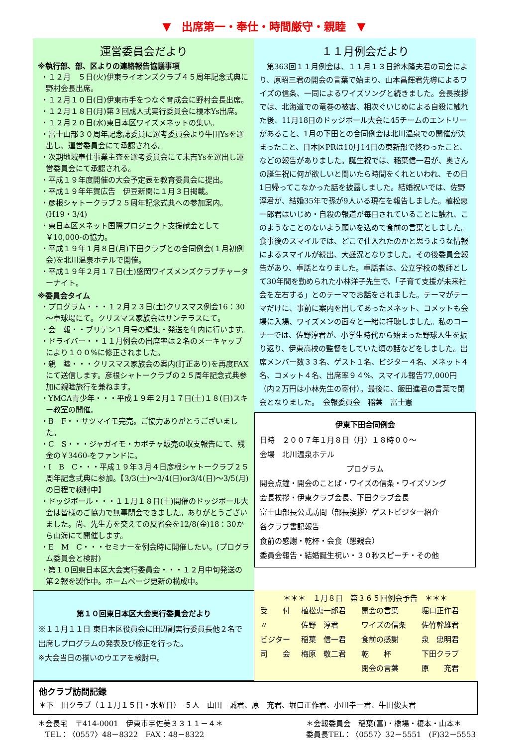▼　出席第一・奉仕・時間厳守・親睦　▼
運営委員会だより
※執行部、部、区よりの連絡報告協議事項
・１２月　５日(火)伊東ライオンズクラブ４５周年記念式典に野村会長出席。
・１２月１０日(日)伊東市手をつなぐ育成会に野村会長出席。
・１２月１８日(月)第３回成人式実行委員会に榎本Ys出席。
・１２月２０日(水)東日本区ワイズメネットの集い。
・富士山部３０周年記念誌委員に選考委員会より牛田Ysを選出し、運営委員会にて承認される。
・次期地域奉仕事業主査を選考委員会にて末吉Ysを選出し運営委員会にて承認される。
・平成１９年度開催の大会予定表を教育委員会に提出。
・平成１９年年賀広告　伊豆新聞に１月３日掲載。
・彦根シャトークラブ２５周年記念式典への参加案内。(H19・3/4)
・東日本区メネット国際プロジェクト支援献金として￥10,000-の協力。
・平成１９年１月８日(月)下田クラブとの合同例会(１月初例会)を北川温泉ホテルで開催。
・平成１９年２月１７日(土)盛岡ワイズメンズクラブチャーターナイト。
※委員会タイム
・プログラム・・・１２月２３日(土)クリスマス例会16：30～卓球場にて。クリスマス家族会はサンテラスにて。
・会　報・・ブリテン１月号の編集・発送を年内に行います。
・ドライバー・・１１月例会の出席率は２名のメーキャップにより１００%に修正されました。
・親　睦・・・クリスマス家族会の案内(訂正あり)を再度FAXにて送信します。彦根シャトークラブの２５周年記念式典参加に親睦旅行を兼ねます。
・YMCA青少年・・・平成１９年２月１７日(土)１８(日)スキー教室の開催。
・B　F・・サツマイモ完売。ご協力ありがとうございました。
・C　S・・・ジャガイモ・カボチャ販売の収支報告にて、残金の￥3460-をファンドに。
・I　B　C・・・平成１９年３月４日彦根シャトークラブ２５周年記念式典に参加。【3/3(土)～3/4(日)or3/4(日)～3/5(月)の日程で検討中】
・ドッジボール・・・１１月１８日(土)開催のドッジボール大会は皆様のご協力で無事閉会できました。ありがとうございました。尚、先生方を交えての反省会を12/8(金)18：30から山海にて開催します。
・E　M　C・・・セミナーを例会時に開催したい。(プログラム委員会と検討)
・第１０回東日本区大会実行委員会・・・１２月中旬発送の第２報を製作中。ホームページ更新の構成中。
１１月例会だより
　第363回１１月例会は、１１月１３日鈴木隆夫君の司会により、原昭三君の開会の言葉で始まり、山本昌輝君先導によるワイズの信条、一同によるワイズソングと続きました。会長挨拶では、北海道での竜巻の被害、相次ぐいじめによる自殺に触れた後、11月18日のドッジボール大会に45チームのエントリーがあること、1月の下田との合同例会は北川温泉での開催が決まったこと、日本区PRは10月14日の東新部で終わったこと、などの報告がありました。誕生祝では、稲葉信一君が、奥さんの誕生祝に何が欲しいと聞いたら時間をくれといわれ、その日1日帰ってこなかった話を披露しました。結婚祝いでは、佐野淳君が、結婚35年で孫が9人いる現在を報告しました。植松恵一郎君はいじめ・自殺の報道が毎日されていることに触れ、このようなことのないよう願いを込めて食前の言葉としました。食事後のスマイルでは、どこで仕入れたのかと思うような情報によるスマイルが続出、大盛況となりました。その後委員会報告があり、卓話となりました。卓話者は、公立学校の教師として30年間を勤められた小林洋子先生で、「子育て支援が未来社会を左右する」とのテーマでお話をされました。テーマがテーマだけに、事前に案内を出してあったメネット、コメットも会場に入場、ワイズメンの面々と一緒に拝聴しました。私のコーナーでは、佐野淳君が、小学生時代から始まった野球人生を振り返り、伊東高校の監督をしていた頃の話などをしました。出席メンバー数３３名、ゲスト１名、ビジター４名、メネット４名、コメット４名、出席率９４%、スマイル報告77,000円（内２万円は小林先生の寄付）。最後に、飯田進君の言葉で閉会となりました。　会報委員会　稲葉　富士憲
伊東下田合同例会
日時　２００７年１月８日（月）１８時００～
会場　北川温泉ホテル
プログラム
開会点鐘・開会のことば・ワイズの信条・ワイズソング
会長挨拶・伊東クラブ会長、下田クラブ会長
富士山部長公式訪問（部長挨拶）ゲストビジター紹介
各クラブ書記報告
食前の感謝・乾杯・会食（懇親会）
委員会報告・結婚誕生祝い・３０秒スピーチ・その他
第１０回東日本区大会実行委員会だより
※１１月１１日 東日本区役員会に田辺副実行委員長他２名で出席しプログラムの発表及び修正を行った。
※大会当日の揃いのウエアを検討中。
＊＊＊　１月８日　第３６５回例会予告　＊＊＊
| 受 付 | 植松恵一郎君 | 開会の言葉 | 堀口正作君 |
| 〃 | 佐野 淳君 | ワイズの信条 | 佐竹幹雄君 |
| ビジター | 稲葉 信一君 | 食前の感謝 | 泉 忠明君 |
| 司 会 | 梅原 敬二君 | 乾 杯 | 下田クラブ |
| | | 閉会の言葉 | 原 充君 |
他クラブ訪問記録
＊下　田クラブ（１１月１５日・水曜日）　５人　山田　誠君、原　充君、堀口正作君、小川幸一君、牛田俊夫君
＊会長宅　〒414-0001　伊東市宇佐美３３１１－４＊
　TEL：〈0557〉48－8322　FAX：48－8322
＊会報委員会　稲葉(富)・橋場・榎本・山本＊
委員長TEL：〈0557〉32－5551　(F)32－5553